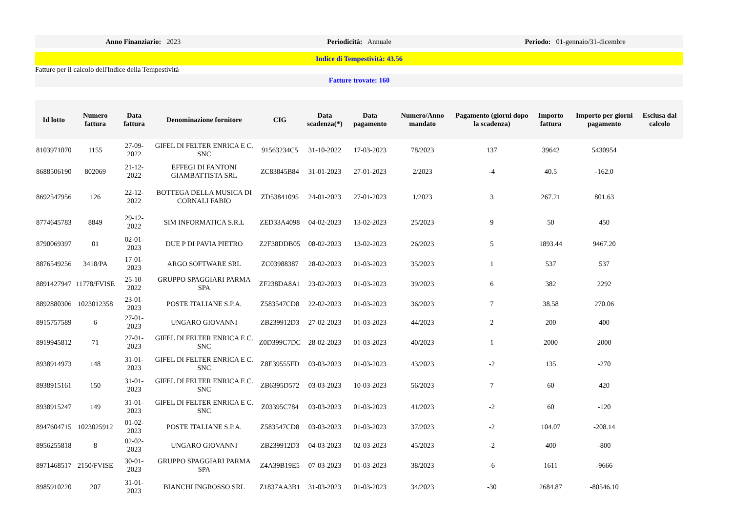Anno Finanziario: 2023 Periodicità: Annuale
Periodo: 01-gennaio/31-dicembre
Indice di Tempestività: 43.56
Fatture per il calcolo dell'Indice della Tempestività
Fatture trovate: 160
| Id lotto | Numero fattura | Data fattura | Denominazione fornitore | CIG | Data scadenza(*) | Data pagamento | Numero/Anno mandato | Pagamento (giorni dopo la scadenza) | Importo fattura | Importo per giorni pagamento | Esclusa dal calcolo | |
| --- | --- | --- | --- | --- | --- | --- | --- | --- | --- | --- | --- | --- |
| 8103971070 | 1155 | 27-09-2022 | GIFEL DI FELTER ENRICA E C. SNC | 91563234C5 | 31-10-2022 | 17-03-2023 | 78/2023 | 137 | 39642 | 5430954 | | |
| 8688506190 | 802069 | 21-12-2022 | EFFEGI DI FANTONI GIAMBATTISTA SRL | ZC83845B84 | 31-01-2023 | 27-01-2023 | 2/2023 | -4 | 40.5 | -162.0 | | |
| 8692547956 | 126 | 22-12-2022 | BOTTEGA DELLA MUSICA DI CORNALI FABIO | ZD53841095 | 24-01-2023 | 27-01-2023 | 1/2023 | 3 | 267.21 | 801.63 | | |
| 8774645783 | 8849 | 29-12-2022 | SIM INFORMATICA S.R.L | ZED33A4098 | 04-02-2023 | 13-02-2023 | 25/2023 | 9 | 50 | 450 | | |
| 8790069397 | 01 | 02-01-2023 | DUE P DI PAVIA PIETRO | Z2F38DDB05 | 08-02-2023 | 13-02-2023 | 26/2023 | 5 | 1893.44 | 9467.20 | | |
| 8876549256 | 3418/PA | 17-01-2023 | ARGO SOFTWARE SRL | ZC03988387 | 28-02-2023 | 01-03-2023 | 35/2023 | 1 | 537 | 537 | | |
| 8891427947 | 11778/FVISE | 25-10-2022 | GRUPPO SPAGGIARI PARMA SPA | ZF238DA8A1 | 23-02-2023 | 01-03-2023 | 39/2023 | 6 | 382 | 2292 | | |
| 8892880306 | 1023012358 | 23-01-2023 | POSTE ITALIANE S.P.A. | Z583547CD8 | 22-02-2023 | 01-03-2023 | 36/2023 | 7 | 38.58 | 270.06 | | |
| 8915757589 | 6 | 27-01-2023 | UNGARO GIOVANNI | ZB239912D3 | 27-02-2023 | 01-03-2023 | 44/2023 | 2 | 200 | 400 | | |
| 8919945812 | 71 | 27-01-2023 | GIFEL DI FELTER ENRICA E C. SNC | Z0D399C7DC | 28-02-2023 | 01-03-2023 | 40/2023 | 1 | 2000 | 2000 | | |
| 8938914973 | 148 | 31-01-2023 | GIFEL DI FELTER ENRICA E C. SNC | Z8E39555FD | 03-03-2023 | 01-03-2023 | 43/2023 | -2 | 135 | -270 | | |
| 8938915161 | 150 | 31-01-2023 | GIFEL DI FELTER ENRICA E C. SNC | ZB6395D572 | 03-03-2023 | 10-03-2023 | 56/2023 | 7 | 60 | 420 | | |
| 8938915247 | 149 | 31-01-2023 | GIFEL DI FELTER ENRICA E C. SNC | Z03395C784 | 03-03-2023 | 01-03-2023 | 41/2023 | -2 | 60 | -120 | | |
| 8947604715 | 1023025912 | 01-02-2023 | POSTE ITALIANE S.P.A. | Z583547CD8 | 03-03-2023 | 01-03-2023 | 37/2023 | -2 | 104.07 | -208.14 | | |
| 8956255818 | 8 | 02-02-2023 | UNGARO GIOVANNI | ZB239912D3 | 04-03-2023 | 02-03-2023 | 45/2023 | -2 | 400 | -800 | | |
| 8971468517 | 2150/FVISE | 30-01-2023 | GRUPPO SPAGGIARI PARMA SPA | Z4A39B19E5 | 07-03-2023 | 01-03-2023 | 38/2023 | -6 | 1611 | -9666 | | |
| 8985910220 | 207 | 31-01-2023 | BIANCHI INGROSSO SRL | Z1837AA3B1 | 31-03-2023 | 01-03-2023 | 34/2023 | -30 | 2684.87 | -80546.10 | | |